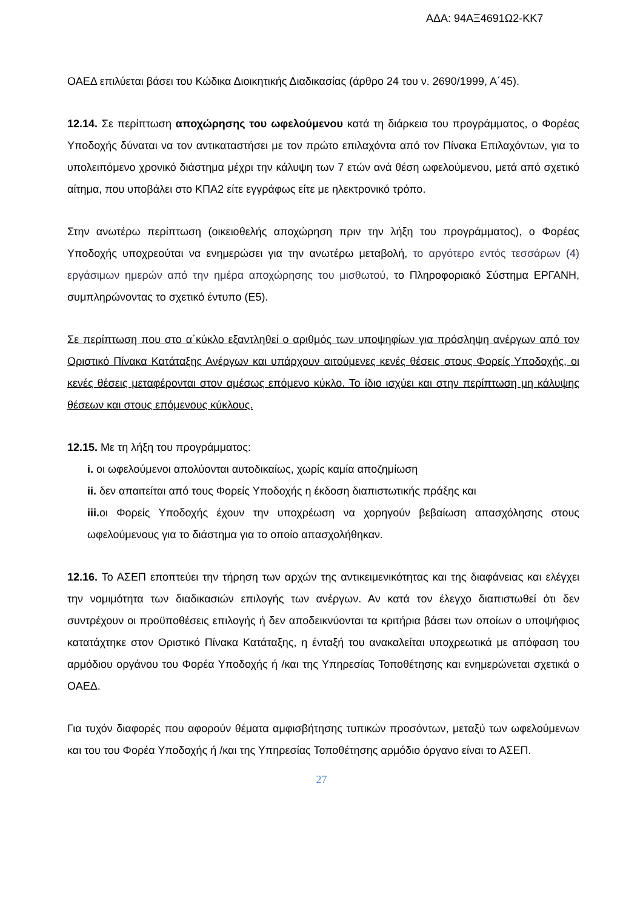ΑΔΑ: 94ΑΞ4691Ω2-ΚΚ7
ΟΑΕΔ επιλύεται βάσει του Κώδικα Διοικητικής Διαδικασίας (άρθρο 24 του ν. 2690/1999, Α΄45).
12.14. Σε περίπτωση αποχώρησης του ωφελούμενου κατά τη διάρκεια του προγράμματος, ο Φορέας Υποδοχής δύναται να τον αντικαταστήσει με τον πρώτο επιλαχόντα από τον Πίνακα Επιλαχόντων, για το υπολειπόμενο χρονικό διάστημα μέχρι την κάλυψη των 7 ετών ανά θέση ωφελούμενου, μετά από σχετικό αίτημα, που υποβάλει στο ΚΠΑ2 είτε εγγράφως είτε με ηλεκτρονικό τρόπο.
Στην ανωτέρω περίπτωση (οικειοθελής αποχώρηση πριν την λήξη του προγράμματος), ο Φορέας Υποδοχής υποχρεούται να ενημερώσει για την ανωτέρω μεταβολή, το αργότερο εντός τεσσάρων (4) εργάσιμων ημερών από την ημέρα αποχώρησης του μισθωτού, το Πληροφοριακό Σύστημα ΕΡΓΑΝΗ, συμπληρώνοντας το σχετικό έντυπο (Ε5).
Σε περίπτωση που στο α΄κύκλο εξαντληθεί ο αριθμός των υποψηφίων για πρόσληψη ανέργων από τον Οριστικό Πίνακα Κατάταξης Ανέργων και υπάρχουν αιτούμενες κενές θέσεις στους Φορείς Υποδοχής, οι κενές θέσεις μεταφέρονται στον αμέσως επόμενο κύκλο. Το ίδιο ισχύει και στην περίπτωση μη κάλυψης θέσεων και στους επόμενους κύκλους.
12.15. Με τη λήξη του προγράμματος:
i. οι ωφελούμενοι απολύονται αυτοδικαίως, χωρίς καμία αποζημίωση
ii. δεν απαιτείται από τους Φορείς Υποδοχής η έκδοση διαπιστωτικής πράξης και
iii. οι Φορείς Υποδοχής έχουν την υποχρέωση να χορηγούν βεβαίωση απασχόλησης στους ωφελούμενους για το διάστημα για το οποίο απασχολήθηκαν.
12.16. Το ΑΣΕΠ εποπτεύει την τήρηση των αρχών της αντικειμενικότητας και της διαφάνειας και ελέγχει την νομιμότητα των διαδικασιών επιλογής των ανέργων. Αν κατά τον έλεγχο διαπιστωθεί ότι δεν συντρέχουν οι προϋποθέσεις επιλογής ή δεν αποδεικνύονται τα κριτήρια βάσει των οποίων ο υποψήφιος κατατάχτηκε στον Οριστικό Πίνακα Κατάταξης, η ένταξή του ανακαλείται υποχρεωτικά με απόφαση του αρμόδιου οργάνου του Φορέα Υποδοχής ή /και της Υπηρεσίας Τοποθέτησης και ενημερώνεται σχετικά ο ΟΑΕΔ.
Για τυχόν διαφορές που αφορούν θέματα αμφισβήτησης τυπικών προσόντων, μεταξύ των ωφελούμενων και του του Φορέα Υποδοχής ή /και της Υπηρεσίας Τοποθέτησης αρμόδιο όργανο είναι το ΑΣΕΠ.
27